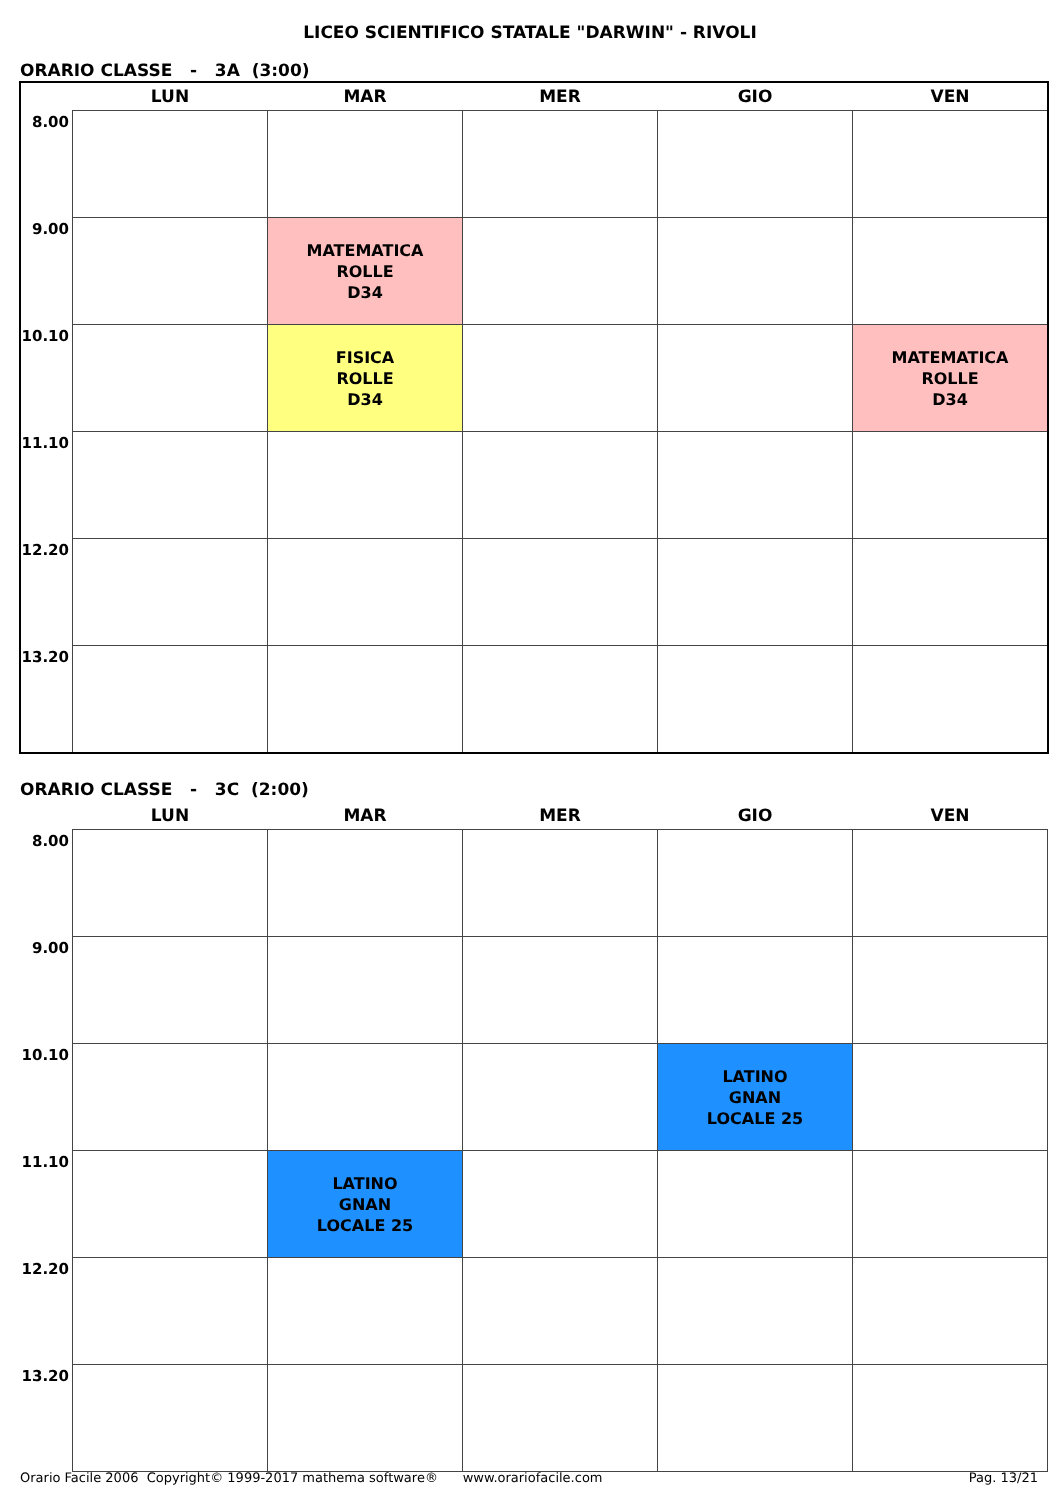LICEO SCIENTIFICO STATALE "DARWIN" - RIVOLI
ORARIO CLASSE - 3A (3:00)
| | LUN | MAR | MER | GIO | VEN |
| --- | --- | --- | --- | --- | --- |
| 8.00 | | | | | |
| 9.00 | | MATEMATICA ROLLE D34 | | | |
| 10.10 | | FISICA ROLLE D34 | | | MATEMATICA ROLLE D34 |
| 11.10 | | | | | |
| 12.20 | | | | | |
| 13.20 | | | | | |
ORARIO CLASSE - 3C (2:00)
| | LUN | MAR | MER | GIO | VEN |
| --- | --- | --- | --- | --- | --- |
| 8.00 | | | | | |
| 9.00 | | | | | |
| 10.10 | | | | LATINO GNAN LOCALE 25 | |
| 11.10 | | LATINO GNAN LOCALE 25 | | | |
| 12.20 | | | | | |
| 13.20 | | | | | |
Orario Facile 2006 Copyright© 1999-2017 mathema software® www.orariofacile.com Pag. 13/21